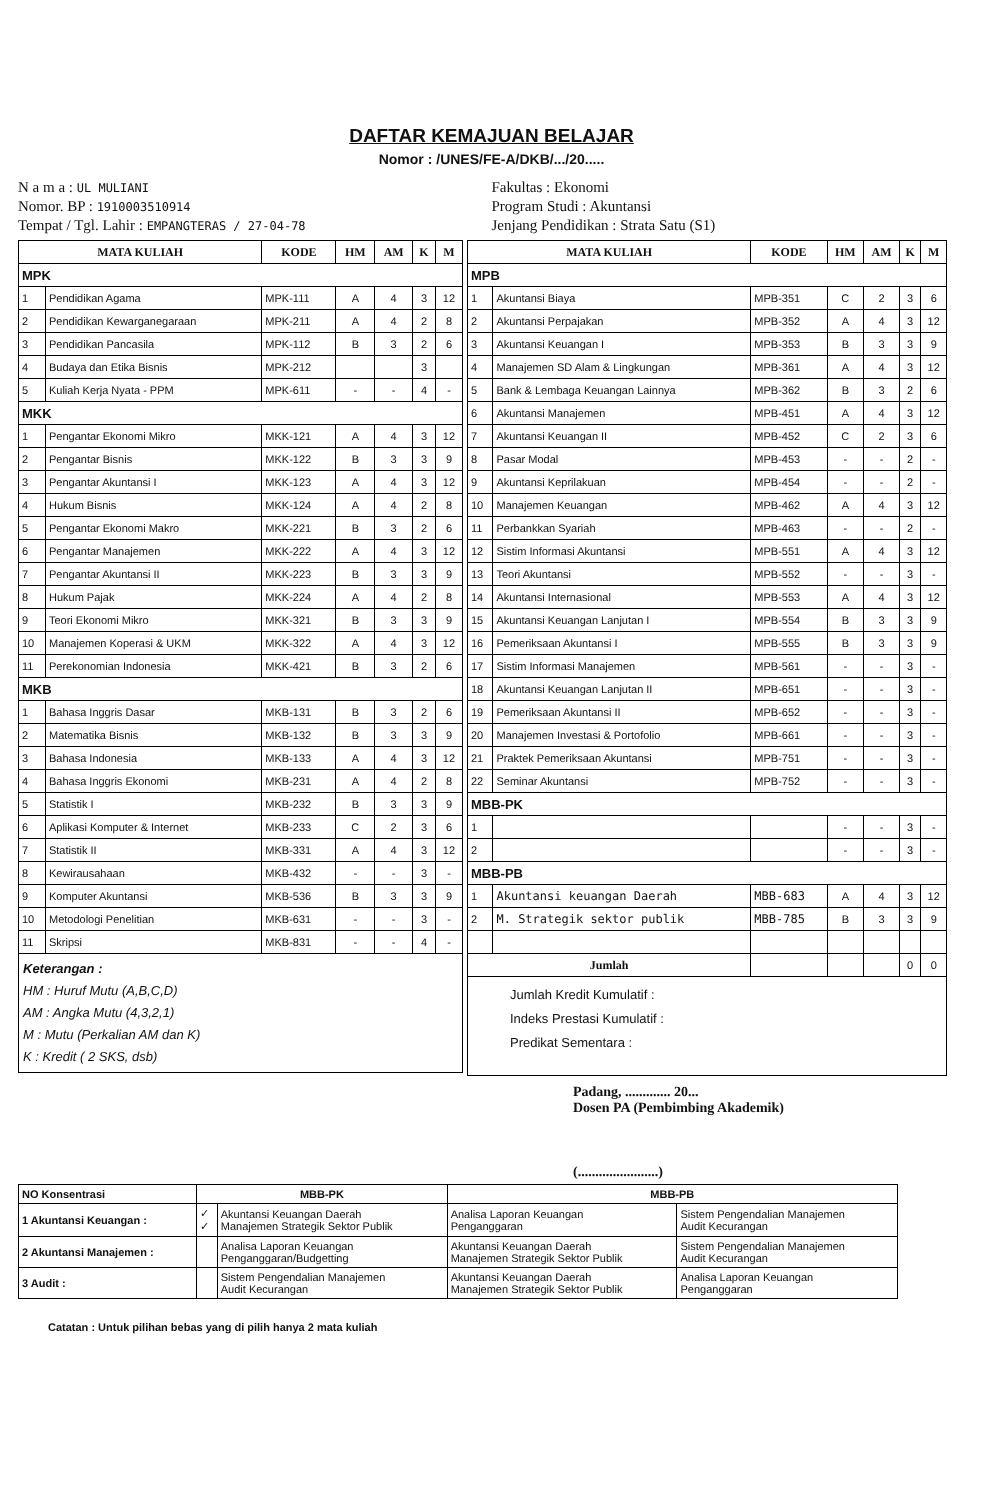DAFTAR KEMAJUAN BELAJAR
Nomor : /UNES/FE-A/DKB/.../20.....
N a m a : UL MULIANI
Nomor. BP : 1910003510914
Tempat / Tgl. Lahir : EMPANGTERAS / 27-04-78
Fakultas : Ekonomi
Program Studi : Akuntansi
Jenjang Pendidikan : Strata Satu (S1)
| MATA KULIAH | | KODE | HM | AM | K | M |
| --- | --- | --- | --- | --- | --- | --- |
| MPK | | | | | | |
| 1 | Pendidikan Agama | MPK-111 | A | 4 | 3 | 12 |
| 2 | Pendidikan Kewarganegaraan | MPK-211 | A | 4 | 2 | 8 |
| 3 | Pendidikan Pancasila | MPK-112 | B | 3 | 2 | 6 |
| 4 | Budaya dan Etika Bisnis | MPK-212 | | | 3 | |
| 5 | Kuliah Kerja Nyata - PPM | MPK-611 | - | - | 4 | - |
| MKK | | | | | | |
| 1 | Pengantar Ekonomi Mikro | MKK-121 | A | 4 | 3 | 12 |
| 2 | Pengantar Bisnis | MKK-122 | B | 3 | 3 | 9 |
| 3 | Pengantar Akuntansi I | MKK-123 | A | 4 | 3 | 12 |
| 4 | Hukum Bisnis | MKK-124 | A | 4 | 2 | 8 |
| 5 | Pengantar Ekonomi Makro | MKK-221 | B | 3 | 2 | 6 |
| 6 | Pengantar Manajemen | MKK-222 | A | 4 | 3 | 12 |
| 7 | Pengantar Akuntansi II | MKK-223 | B | 3 | 3 | 9 |
| 8 | Hukum Pajak | MKK-224 | A | 4 | 2 | 8 |
| 9 | Teori Ekonomi Mikro | MKK-321 | B | 3 | 3 | 9 |
| 10 | Manajemen Koperasi & UKM | MKK-322 | A | 4 | 3 | 12 |
| 11 | Perekonomian Indonesia | MKK-421 | B | 3 | 2 | 6 |
| MKB | | | | | | |
| 1 | Bahasa Inggris Dasar | MKB-131 | B | 3 | 2 | 6 |
| 2 | Matematika Bisnis | MKB-132 | B | 3 | 3 | 9 |
| 3 | Bahasa Indonesia | MKB-133 | A | 4 | 3 | 12 |
| 4 | Bahasa Inggris Ekonomi | MKB-231 | A | 4 | 2 | 8 |
| 5 | Statistik I | MKB-232 | B | 3 | 3 | 9 |
| 6 | Aplikasi Komputer & Internet | MKB-233 | C | 2 | 3 | 6 |
| 7 | Statistik II | MKB-331 | A | 4 | 3 | 12 |
| 8 | Kewirausahaan | MKB-432 | - | - | 3 | - |
| 9 | Komputer Akuntansi | MKB-536 | B | 3 | 3 | 9 |
| 10 | Metodologi Penelitian | MKB-631 | - | - | 3 | - |
| 11 | Skripsi | MKB-831 | - | - | 4 | - |
Keterangan :
HM : Huruf Mutu (A,B,C,D)
AM : Angka Mutu (4,3,2,1)
M : Mutu (Perkalian AM dan K)
K : Kredit ( 2 SKS, dsb)
| MATA KULIAH | | KODE | HM | AM | K | M |
| --- | --- | --- | --- | --- | --- | --- |
| MPB | | | | | | |
| 1 | Akuntansi Biaya | MPB-351 | C | 2 | 3 | 6 |
| 2 | Akuntansi Perpajakan | MPB-352 | A | 4 | 3 | 12 |
| 3 | Akuntansi Keuangan I | MPB-353 | B | 3 | 3 | 9 |
| 4 | Manajemen SD Alam & Lingkungan | MPB-361 | A | 4 | 3 | 12 |
| 5 | Bank & Lembaga Keuangan Lainnya | MPB-362 | B | 3 | 2 | 6 |
| 6 | Akuntansi Manajemen | MPB-451 | A | 4 | 3 | 12 |
| 7 | Akuntansi Keuangan II | MPB-452 | C | 2 | 3 | 6 |
| 8 | Pasar Modal | MPB-453 | - | - | 2 | - |
| 9 | Akuntansi Keprilakuan | MPB-454 | - | - | 2 | - |
| 10 | Manajemen Keuangan | MPB-462 | A | 4 | 3 | 12 |
| 11 | Perbankkan Syariah | MPB-463 | - | - | 2 | - |
| 12 | Sistim Informasi Akuntansi | MPB-551 | A | 4 | 3 | 12 |
| 13 | Teori Akuntansi | MPB-552 | - | - | 3 | - |
| 14 | Akuntansi Internasional | MPB-553 | A | 4 | 3 | 12 |
| 15 | Akuntansi Keuangan Lanjutan I | MPB-554 | B | 3 | 3 | 9 |
| 16 | Pemeriksaan Akuntansi I | MPB-555 | B | 3 | 3 | 9 |
| 17 | Sistim Informasi Manajemen | MPB-561 | - | - | 3 | - |
| 18 | Akuntansi Keuangan Lanjutan II | MPB-651 | - | - | 3 | - |
| 19 | Pemeriksaan Akuntansi II | MPB-652 | - | - | 3 | - |
| 20 | Manajemen Investasi & Portofolio | MPB-661 | - | - | 3 | - |
| 21 | Praktek Pemeriksaan Akuntansi | MPB-751 | - | - | 3 | - |
| 22 | Seminar Akuntansi | MPB-752 | - | - | 3 | - |
| MBB-PK | | | | | | |
| 1 | | | - | - | 3 | - |
| 2 | | | - | - | 3 | - |
| MBB-PB | | | | | | |
| 1 | Akuntansi keuangan Daerah | MBB-683 | A | 4 | 3 | 12 |
| 2 | M. Strategik sektor publik | MBB-785 | B | 3 | 3 | 9 |
| Jumlah | | | | | 0 | 0 |
Jumlah Kredit Kumulatif :
Indeks Prestasi Kumulatif :
Predikat Sementara :
Padang, ............. 20...
Dosen PA (Pembimbing Akademik)
(.......................)
| NO Konsentrasi | MBB-PK | | MBB-PB | |
| --- | --- | --- | --- | --- |
| 1 Akuntansi Keuangan : | ✓ ✓ | Akuntansi Keuangan Daerah Manajemen Strategik Sektor Publik | Analisa Laporan Keuangan Penganggaran | Sistem Pengendalian Manajemen Audit Kecurangan |
| 2 Akuntansi Manajemen : | | Analisa Laporan Keuangan Penganggaran/Budgetting | Akuntansi Keuangan Daerah Manajemen Strategik Sektor Publik | Sistem Pengendalian Manajemen Audit Kecurangan |
| 3 Audit : | | Sistem Pengendalian Manajemen Audit Kecurangan | Akuntansi Keuangan Daerah Manajemen Strategik Sektor Publik | Analisa Laporan Keuangan Penganggaran |
Catatan : Untuk pilihan bebas yang di pilih hanya 2 mata kuliah